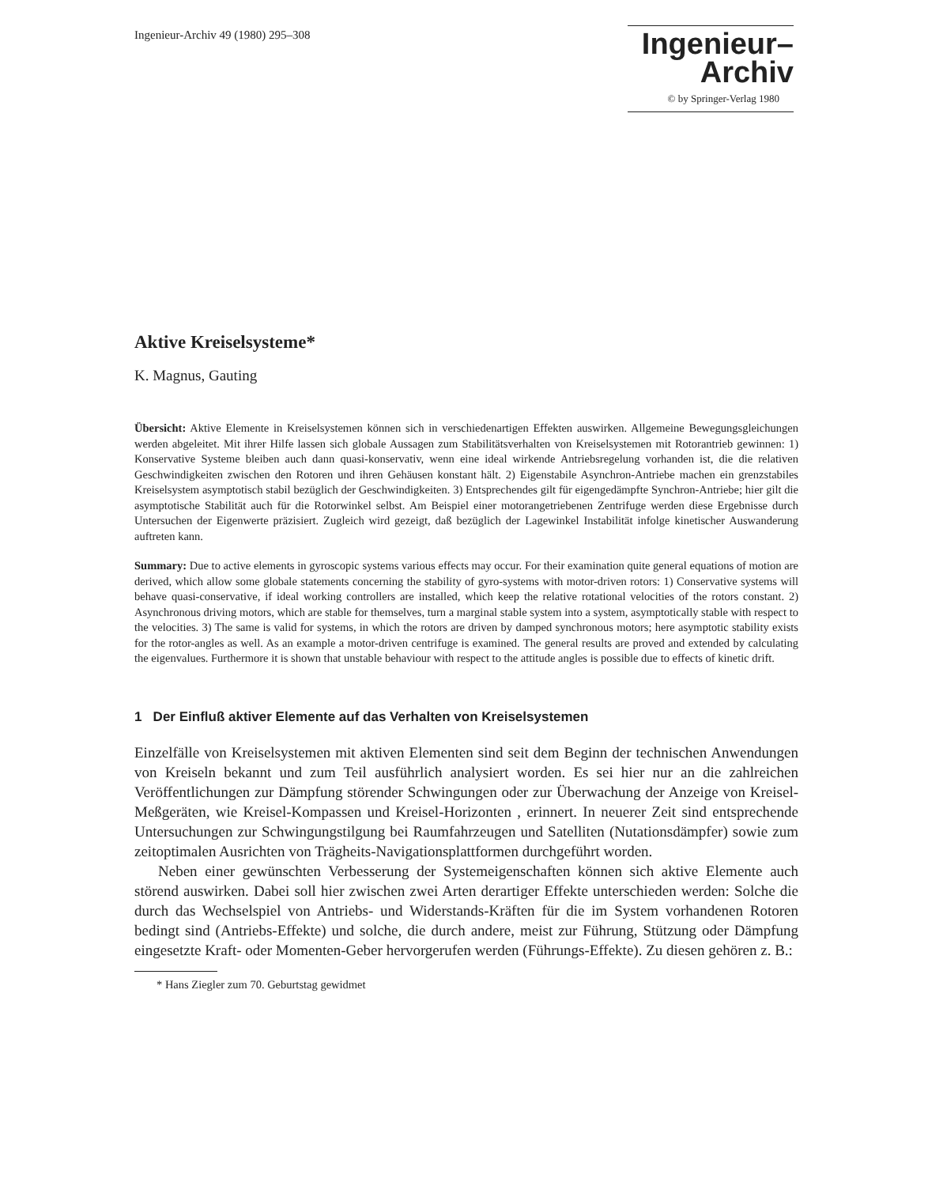Ingenieur-Archiv 49 (1980) 295–308
Ingenieur–
Archiv
© by Springer-Verlag 1980
Aktive Kreiselsysteme*
K. Magnus, Gauting
Übersicht: Aktive Elemente in Kreiselsystemen können sich in verschiedenartigen Effekten auswirken. Allgemeine Bewegungsgleichungen werden abgeleitet. Mit ihrer Hilfe lassen sich globale Aussagen zum Stabilitätsverhalten von Kreiselsystemen mit Rotorantrieb gewinnen: 1) Konservative Systeme bleiben auch dann quasi-konservativ, wenn eine ideal wirkende Antriebsregelung vorhanden ist, die die relativen Geschwindigkeiten zwischen den Rotoren und ihren Gehäusen konstant hält. 2) Eigenstabile Asynchron-Antriebe machen ein grenzstabiles Kreiselsystem asymptotisch stabil bezüglich der Geschwindigkeiten. 3) Entsprechendes gilt für eigengedämpfte Synchron-Antriebe; hier gilt die asymptotische Stabilität auch für die Rotorwinkel selbst. Am Beispiel einer motorangetriebenen Zentrifuge werden diese Ergebnisse durch Untersuchen der Eigenwerte präzisiert. Zugleich wird gezeigt, daß bezüglich der Lagewinkel Instabilität infolge kinetischer Auswanderung auftreten kann.
Summary: Due to active elements in gyroscopic systems various effects may occur. For their examination quite general equations of motion are derived, which allow some globale statements concerning the stability of gyro-systems with motor-driven rotors: 1) Conservative systems will behave quasi-conservative, if ideal working controllers are installed, which keep the relative rotational velocities of the rotors constant. 2) Asynchronous driving motors, which are stable for themselves, turn a marginal stable system into a system, asymptotically stable with respect to the velocities. 3) The same is valid for systems, in which the rotors are driven by damped synchronous motors; here asymptotic stability exists for the rotor-angles as well. As an example a motor-driven centrifuge is examined. The general results are proved and extended by calculating the eigenvalues. Furthermore it is shown that unstable behaviour with respect to the attitude angles is possible due to effects of kinetic drift.
1 Der Einfluß aktiver Elemente auf das Verhalten von Kreiselsystemen
Einzelfälle von Kreiselsystemen mit aktiven Elementen sind seit dem Beginn der technischen Anwendungen von Kreiseln bekannt und zum Teil ausführlich analysiert worden. Es sei hier nur an die zahlreichen Veröffentlichungen zur Dämpfung störender Schwingungen oder zur Überwachung der Anzeige von Kreisel-Meßgeräten, wie Kreisel-Kompassen und Kreisel-Horizonten , erinnert. In neuerer Zeit sind entsprechende Untersuchungen zur Schwingungstilgung bei Raumfahrzeugen und Satelliten (Nutationsdämpfer) sowie zum zeitoptimalen Ausrichten von Trägheits-Navigationsplattformen durchgeführt worden.
Neben einer gewünschten Verbesserung der Systemeigenschaften können sich aktive Elemente auch störend auswirken. Dabei soll hier zwischen zwei Arten derartiger Effekte unterschieden werden: Solche die durch das Wechselspiel von Antriebs- und Widerstands-Kräften für die im System vorhandenen Rotoren bedingt sind (Antriebs-Effekte) und solche, die durch andere, meist zur Führung, Stützung oder Dämpfung eingesetzte Kraft- oder Momenten-Geber hervorgerufen werden (Führungs-Effekte). Zu diesen gehören z. B.:
* Hans Ziegler zum 70. Geburtstag gewidmet